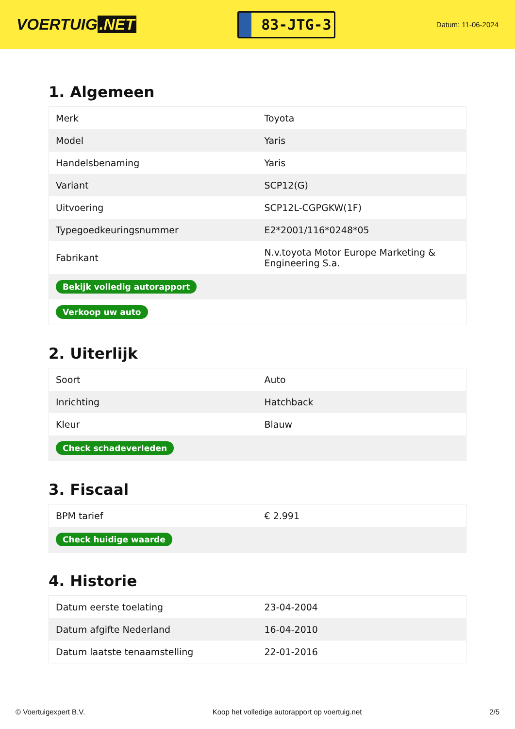VOERTUIG.NET
83-JTG-3
Datum: 11-06-2024
1. Algemeen
| Merk | Toyota |
| Model | Yaris |
| Handelsbenaming | Yaris |
| Variant | SCP12(G) |
| Uitvoering | SCP12L-CGPGKW(1F) |
| Typegoedkeuringsnummer | E2*2001/116*0248*05 |
| Fabrikant | N.v.toyota Motor Europe Marketing & Engineering S.a. |
| Bekijk volledig autorapport | |
| Verkoop uw auto | |
2. Uiterlijk
| Soort | Auto |
| Inrichting | Hatchback |
| Kleur | Blauw |
| Check schadeverleden | |
3. Fiscaal
| BPM tarief | € 2.991 |
| Check huidige waarde | |
4. Historie
| Datum eerste toelating | 23-04-2004 |
| Datum afgifte Nederland | 16-04-2010 |
| Datum laatste tenaamstelling | 22-01-2016 |
© Voertuigexpert B.V. Koop het volledige autorapport op voertuig.net 2/5